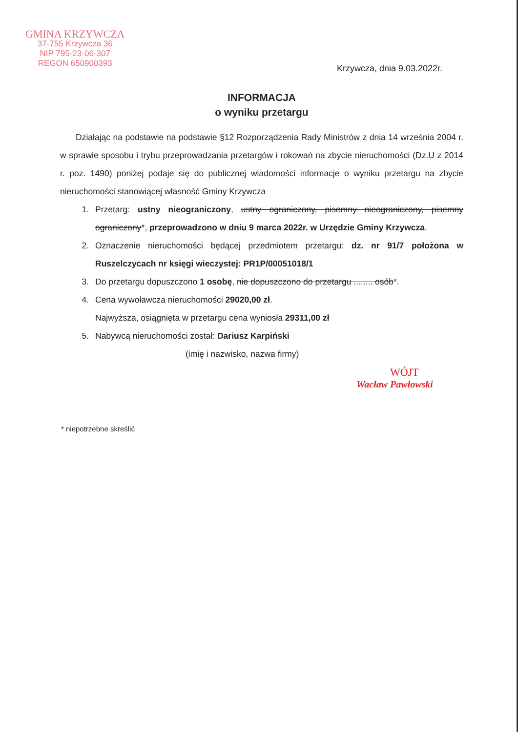GMINA KRZYWCZA
37-755 Krzywcza 36
NIP 795-23-06-307
REGON 650900393
Krzywcza, dnia 9.03.2022r.
INFORMACJA
o wyniku przetargu
Działając na podstawie na podstawie §12 Rozporządzenia Rady Ministrów z dnia 14 września 2004 r. w sprawie sposobu i trybu przeprowadzania przetargów i rokowań na zbycie nieruchomości (Dz.U z 2014 r. poz. 1490) poniżej podaje się do publicznej wiadomości informacje o wyniku przetargu na zbycie nieruchomości stanowiącej własność Gminy Krzywcza
1. Przetarg: ustny nieograniczony, ustny ograniczony, pisemny nieograniczony, pisemny ograniczony*, przeprowadzono w dniu 9 marca 2022r. w Urzędzie Gminy Krzywcza.
2. Oznaczenie nieruchomości będącej przedmiotem przetargu: dz. nr 91/7 położona w Ruszelczycach nr księgi wieczystej: PR1P/00051018/1
3. Do przetargu dopuszczono 1 osobę, nie dopuszczono do przetargu ........ osób*.
4. Cena wywoławcza nieruchomości 29020,00 zł.
Najwyższa, osiągnięta w przetargu cena wyniosła 29311,00 zł
5. Nabywcą nieruchomości został: Dariusz Karpiński
(imię i nazwisko, nazwa firmy)
WÓJT
Wacław Pawłowski
* niepotrzebne skreślić